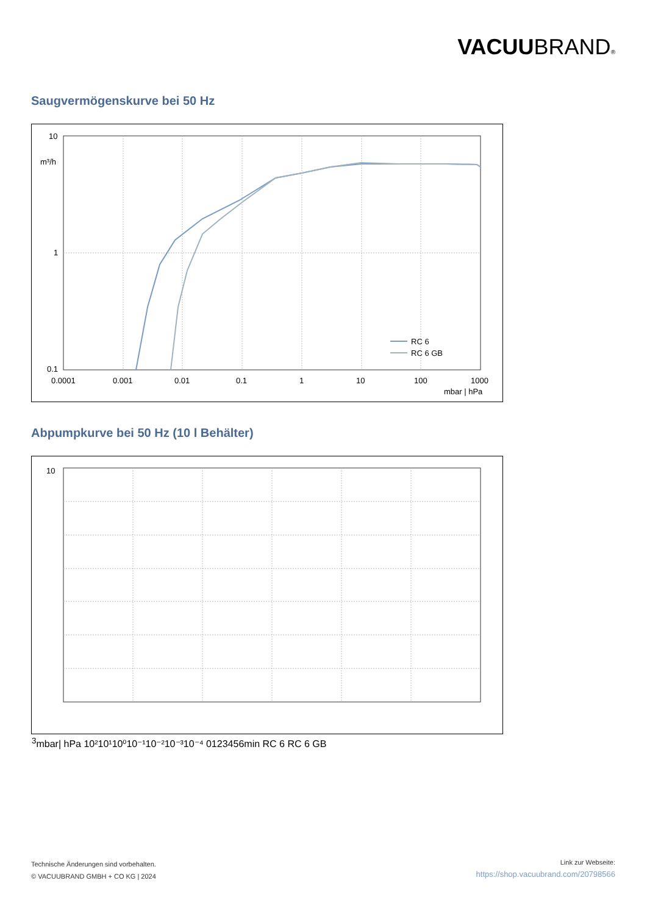VACUUBRAND®
Saugvermögenskurve bei 50 Hz
10
m³/h
1
0.1
0.0001
0.001
0.01
0.1
1
10
100
1000
mbar | hPa
RC 6
RC 6 GB
Abpumpkurve bei 50 Hz (10 l Behälter)
103
mbar
| hPa
10²
10¹
10⁰
10⁻¹
10⁻²
10⁻³
10⁻⁴
0
1
2
3
4
5
6
min
RC 6
RC 6 GB
Technische Änderungen sind vorbehalten.
© VACUUBRAND GMBH + CO KG | 2024
Link zur Webseite:
https://shop.vacuubrand.com/20798566